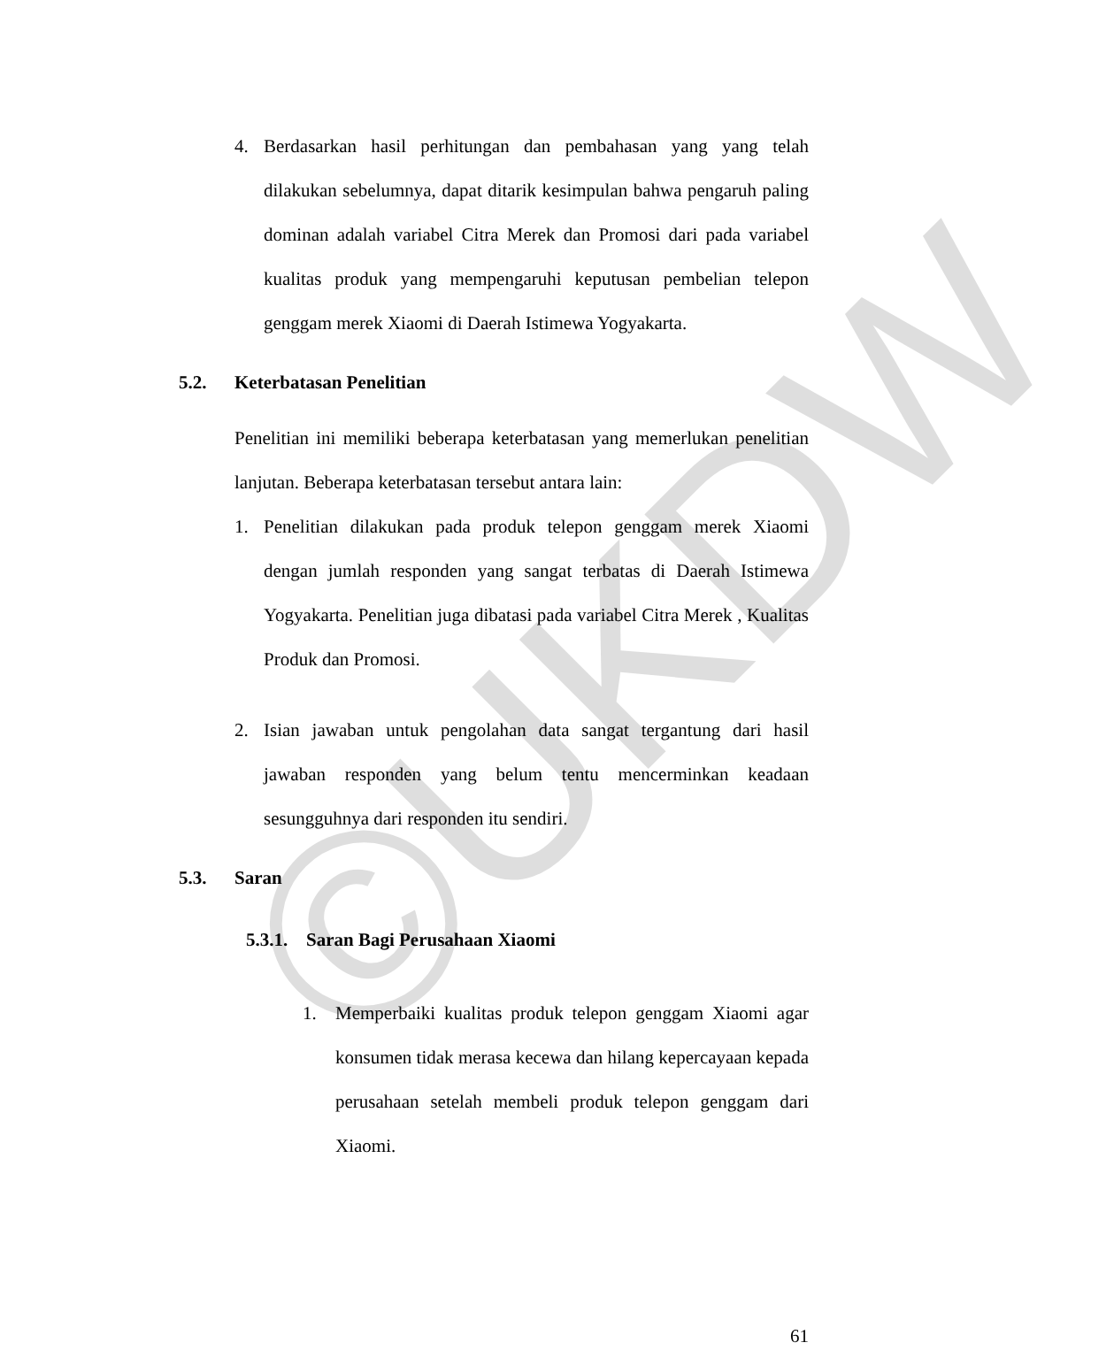©UKDW
4. Berdasarkan hasil perhitungan dan pembahasan yang yang telah dilakukan sebelumnya, dapat ditarik kesimpulan bahwa pengaruh paling dominan adalah variabel Citra Merek dan Promosi dari pada variabel kualitas produk yang mempengaruhi keputusan pembelian telepon genggam merek Xiaomi di Daerah Istimewa Yogyakarta.
5.2. Keterbatasan Penelitian
Penelitian ini memiliki beberapa keterbatasan yang memerlukan penelitian lanjutan. Beberapa keterbatasan tersebut antara lain:
1. Penelitian dilakukan pada produk telepon genggam merek Xiaomi dengan jumlah responden yang sangat terbatas di Daerah Istimewa Yogyakarta. Penelitian juga dibatasi pada variabel Citra Merek , Kualitas Produk dan Promosi.
2. Isian jawaban untuk pengolahan data sangat tergantung dari hasil jawaban responden yang belum tentu mencerminkan keadaan sesungguhnya dari responden itu sendiri.
5.3. Saran
5.3.1. Saran Bagi Perusahaan Xiaomi
1. Memperbaiki kualitas produk telepon genggam Xiaomi agar konsumen tidak merasa kecewa dan hilang kepercayaan kepada perusahaan setelah membeli produk telepon genggam dari Xiaomi.
61